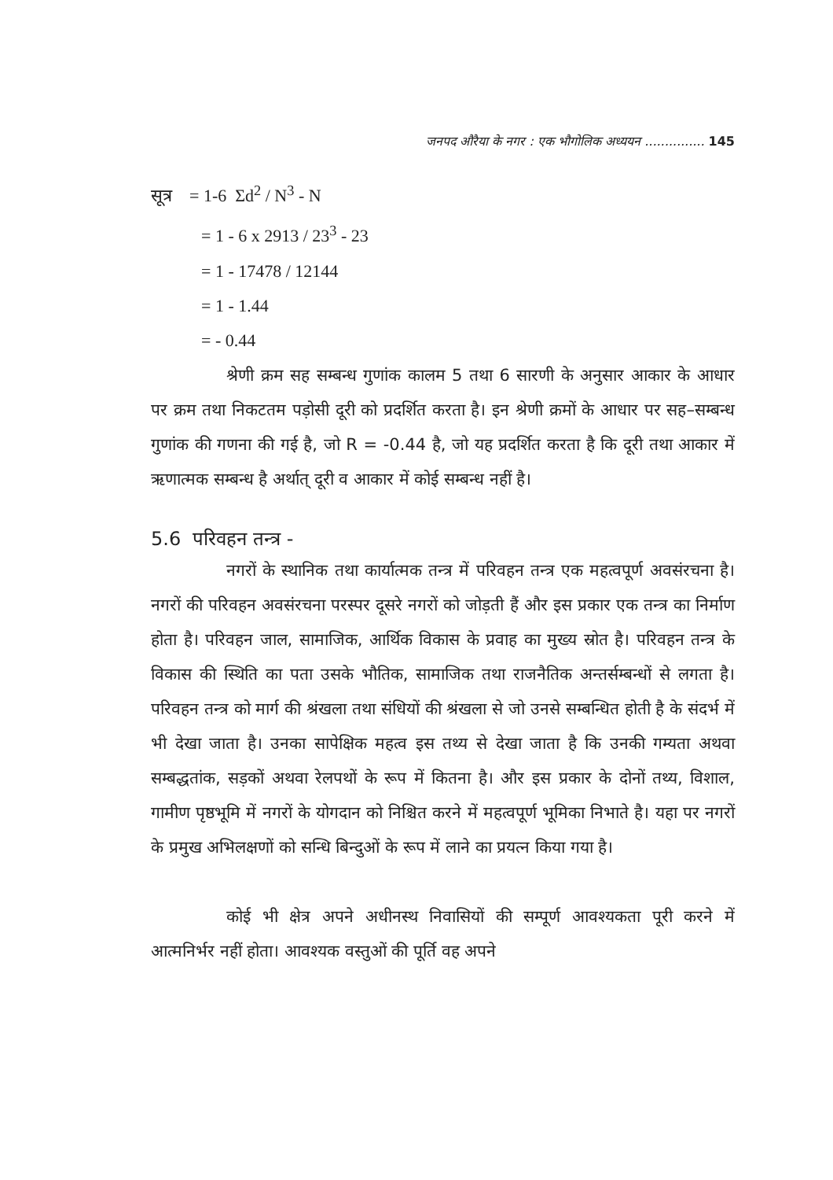जनपद औरैया के नगर : एक भौगोलिक अध्ययन ............... 145
सूत्र = 1-6 Σd<sup>2</sup> / N<sup>3</sup> - N
= 1 - 6 x 2913 / 23<sup>3</sup> - 23
= 1 - 17478 / 12144
= 1 - 1.44
= - 0.44
श्रेणी क्रम सह सम्बन्ध गुणांक कालम 5 तथा 6 सारणी के अनुसार आकार के आधार पर क्रम तथा निकटतम पड़ोसी दूरी को प्रदर्शित करता है। इन श्रेणी क्रमों के आधार पर सह–सम्बन्ध गुणांक की गणना की गई है, जो R = -0.44 है, जो यह प्रदर्शित करता है कि दूरी तथा आकार में ऋणात्मक सम्बन्ध है अर्थात् दूरी व आकार में कोई सम्बन्ध नहीं है।
5.6 परिवहन तन्त्र -
नगरों के स्थानिक तथा कार्यात्मक तन्त्र में परिवहन तन्त्र एक महत्वपूर्ण अवसंरचना है। नगरों की परिवहन अवसंरचना परस्पर दूसरे नगरों को जोड़ती हैं और इस प्रकार एक तन्त्र का निर्माण होता है। परिवहन जाल, सामाजिक, आर्थिक विकास के प्रवाह का मुख्य स्रोत है। परिवहन तन्त्र के विकास की स्थिति का पता उसके भौतिक, सामाजिक तथा राजनैतिक अन्तर्सम्बन्धों से लगता है। परिवहन तन्त्र को मार्ग की श्रंखला तथा संधियों की श्रंखला से जो उनसे सम्बन्धित होती है के संदर्भ में भी देखा जाता है। उनका सापेक्षिक महत्व इस तथ्य से देखा जाता है कि उनकी गम्यता अथवा सम्बद्धतांक, सड़कों अथवा रेलपथों के रूप में कितना है। और इस प्रकार के दोनों तथ्य, विशाल, गामीण पृष्ठभूमि में नगरों के योगदान को निश्चित करने में महत्वपूर्ण भूमिका निभाते है। यहा पर नगरों के प्रमुख अभिलक्षणों को सन्धि बिन्दुओं के रूप में लाने का प्रयत्न किया गया है।
कोई भी क्षेत्र अपने अधीनस्थ निवासियों की सम्पूर्ण आवश्यकता पूरी करने में आत्मनिर्भर नहीं होता। आवश्यक वस्तुओं की पूर्ति वह अपने